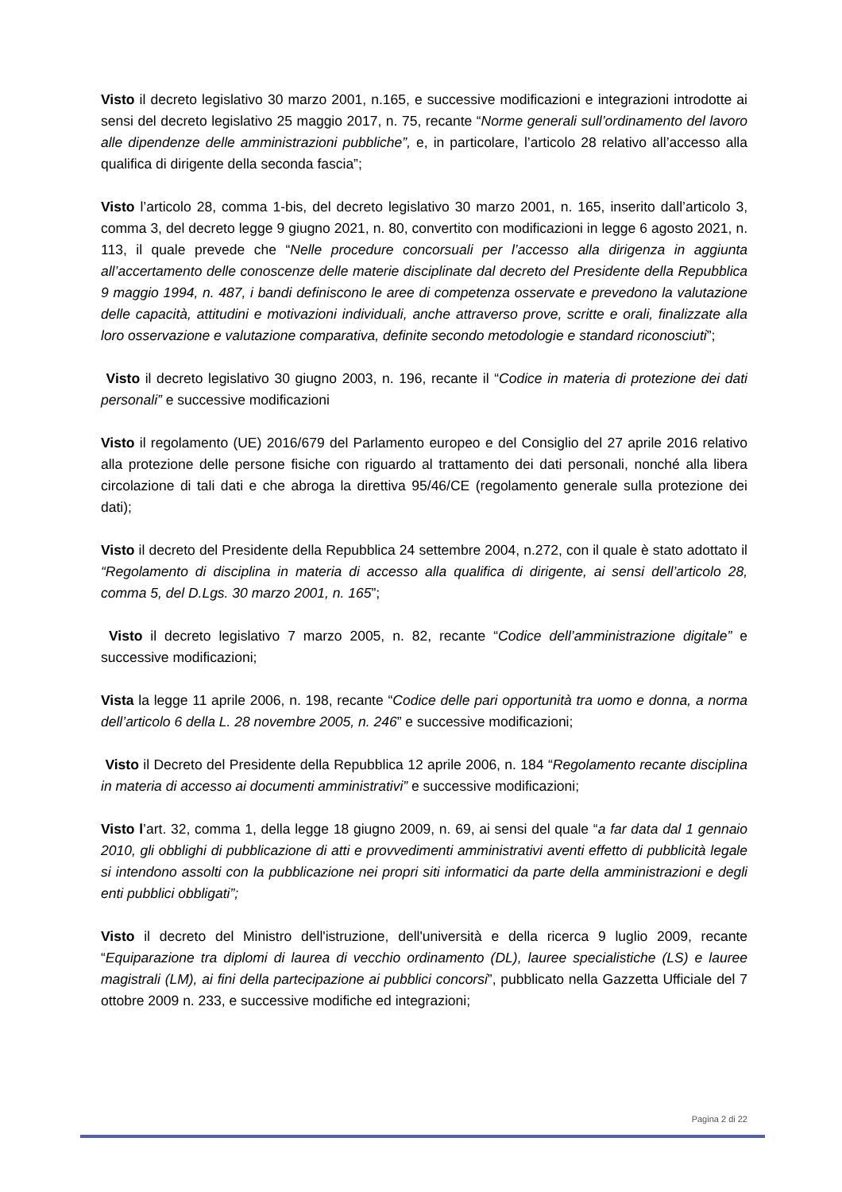Visto il decreto legislativo 30 marzo 2001, n.165, e successive modificazioni e integrazioni introdotte ai sensi del decreto legislativo 25 maggio 2017, n. 75, recante “Norme generali sull’ordinamento del lavoro alle dipendenze delle amministrazioni pubbliche”, e, in particolare, l’articolo 28 relativo all’accesso alla qualifica di dirigente della seconda fascia”;
Visto l’articolo 28, comma 1-bis, del decreto legislativo 30 marzo 2001, n. 165, inserito dall’articolo 3, comma 3, del decreto legge 9 giugno 2021, n. 80, convertito con modificazioni in legge 6 agosto 2021, n. 113, il quale prevede che “Nelle procedure concorsuali per l’accesso alla dirigenza in aggiunta all’accertamento delle conoscenze delle materie disciplinate dal decreto del Presidente della Repubblica 9 maggio 1994, n. 487, i bandi definiscono le aree di competenza osservate e prevedono la valutazione delle capacità, attitudini e motivazioni individuali, anche attraverso prove, scritte e orali, finalizzate alla loro osservazione e valutazione comparativa, definite secondo metodologie e standard riconosciuti”;
Visto il decreto legislativo 30 giugno 2003, n. 196, recante il “Codice in materia di protezione dei dati personali” e successive modificazioni
Visto il regolamento (UE) 2016/679 del Parlamento europeo e del Consiglio del 27 aprile 2016 relativo alla protezione delle persone fisiche con riguardo al trattamento dei dati personali, nonché alla libera circolazione di tali dati e che abroga la direttiva 95/46/CE (regolamento generale sulla protezione dei dati);
Visto il decreto del Presidente della Repubblica 24 settembre 2004, n.272, con il quale è stato adottato il “Regolamento di disciplina in materia di accesso alla qualifica di dirigente, ai sensi dell’articolo 28, comma 5, del D.Lgs. 30 marzo 2001, n. 165”;
Visto il decreto legislativo 7 marzo 2005, n. 82, recante “Codice dell’amministrazione digitale” e successive modificazioni;
Vista la legge 11 aprile 2006, n. 198, recante “Codice delle pari opportunità tra uomo e donna, a norma dell’articolo 6 della L. 28 novembre 2005, n. 246” e successive modificazioni;
Visto il Decreto del Presidente della Repubblica 12 aprile 2006, n. 184 “Regolamento recante disciplina in materia di accesso ai documenti amministrativi” e successive modificazioni;
Visto l’art. 32, comma 1, della legge 18 giugno 2009, n. 69, ai sensi del quale “a far data dal 1 gennaio 2010, gli obblighi di pubblicazione di atti e provvedimenti amministrativi aventi effetto di pubblicità legale si intendono assolti con la pubblicazione nei propri siti informatici da parte della amministrazioni e degli enti pubblici obbligati”;
Visto il decreto del Ministro dell'istruzione, dell'università e della ricerca 9 luglio 2009, recante “Equiparazione tra diplomi di laurea di vecchio ordinamento (DL), lauree specialistiche (LS) e lauree magistrali (LM), ai fini della partecipazione ai pubblici concorsi”, pubblicato nella Gazzetta Ufficiale del 7 ottobre 2009 n. 233, e successive modifiche ed integrazioni;
Pagina 2 di 22